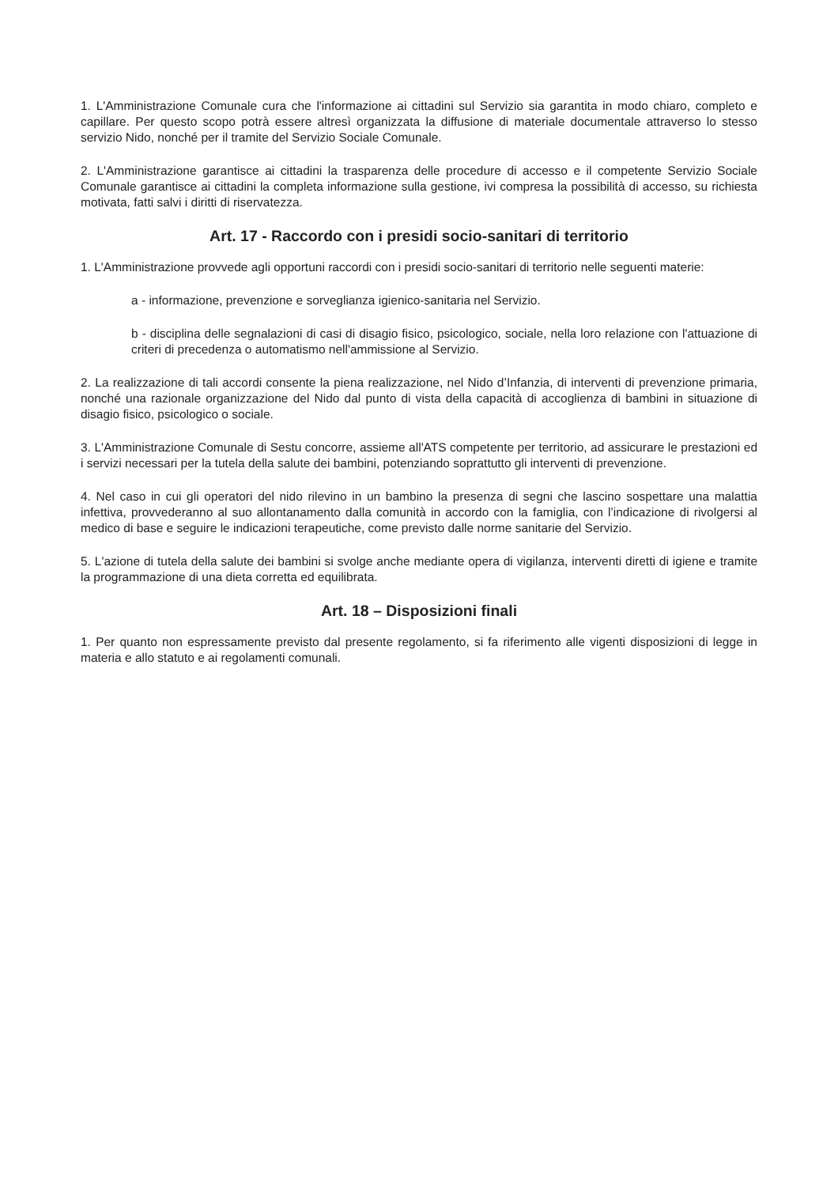1. L'Amministrazione Comunale cura che l'informazione ai cittadini sul Servizio sia garantita in modo chiaro, completo e capillare. Per questo scopo potrà essere altresì organizzata la diffusione di materiale documentale attraverso lo stesso servizio Nido, nonché per il tramite del Servizio Sociale Comunale.
2. L'Amministrazione garantisce ai cittadini la trasparenza delle procedure di accesso e il competente Servizio Sociale Comunale garantisce ai cittadini la completa informazione sulla gestione, ivi compresa la possibilità di accesso, su richiesta motivata, fatti salvi i diritti di riservatezza.
Art. 17 - Raccordo con i presidi socio-sanitari di territorio
1. L'Amministrazione provvede agli opportuni raccordi con i presidi socio-sanitari di territorio nelle seguenti materie:
a - informazione, prevenzione e sorveglianza igienico-sanitaria nel Servizio.
b - disciplina delle segnalazioni di casi di disagio fisico, psicologico, sociale, nella loro relazione con l'attuazione di criteri di precedenza o automatismo nell'ammissione al Servizio.
2. La realizzazione di tali accordi consente la piena realizzazione, nel Nido d’Infanzia, di interventi di prevenzione primaria, nonché una razionale organizzazione del Nido dal punto di vista della capacità di accoglienza di bambini in situazione di disagio fisico, psicologico o sociale.
3. L'Amministrazione Comunale di Sestu concorre, assieme all'ATS competente per territorio, ad assicurare le prestazioni ed i servizi necessari per la tutela della salute dei bambini, potenziando soprattutto gli interventi di prevenzione.
4. Nel caso in cui gli operatori del nido rilevino in un bambino la presenza di segni che lascino sospettare una malattia infettiva, provvederanno al suo allontanamento dalla comunità in accordo con la famiglia, con l’indicazione di rivolgersi al medico di base e seguire le indicazioni terapeutiche, come previsto dalle norme sanitarie del Servizio.
5. L'azione di tutela della salute dei bambini si svolge anche mediante opera di vigilanza, interventi diretti di igiene e tramite la programmazione di una dieta corretta ed equilibrata.
Art. 18 – Disposizioni finali
1. Per quanto non espressamente previsto dal presente regolamento, si fa riferimento alle vigenti disposizioni di legge in materia e allo statuto e ai regolamenti comunali.